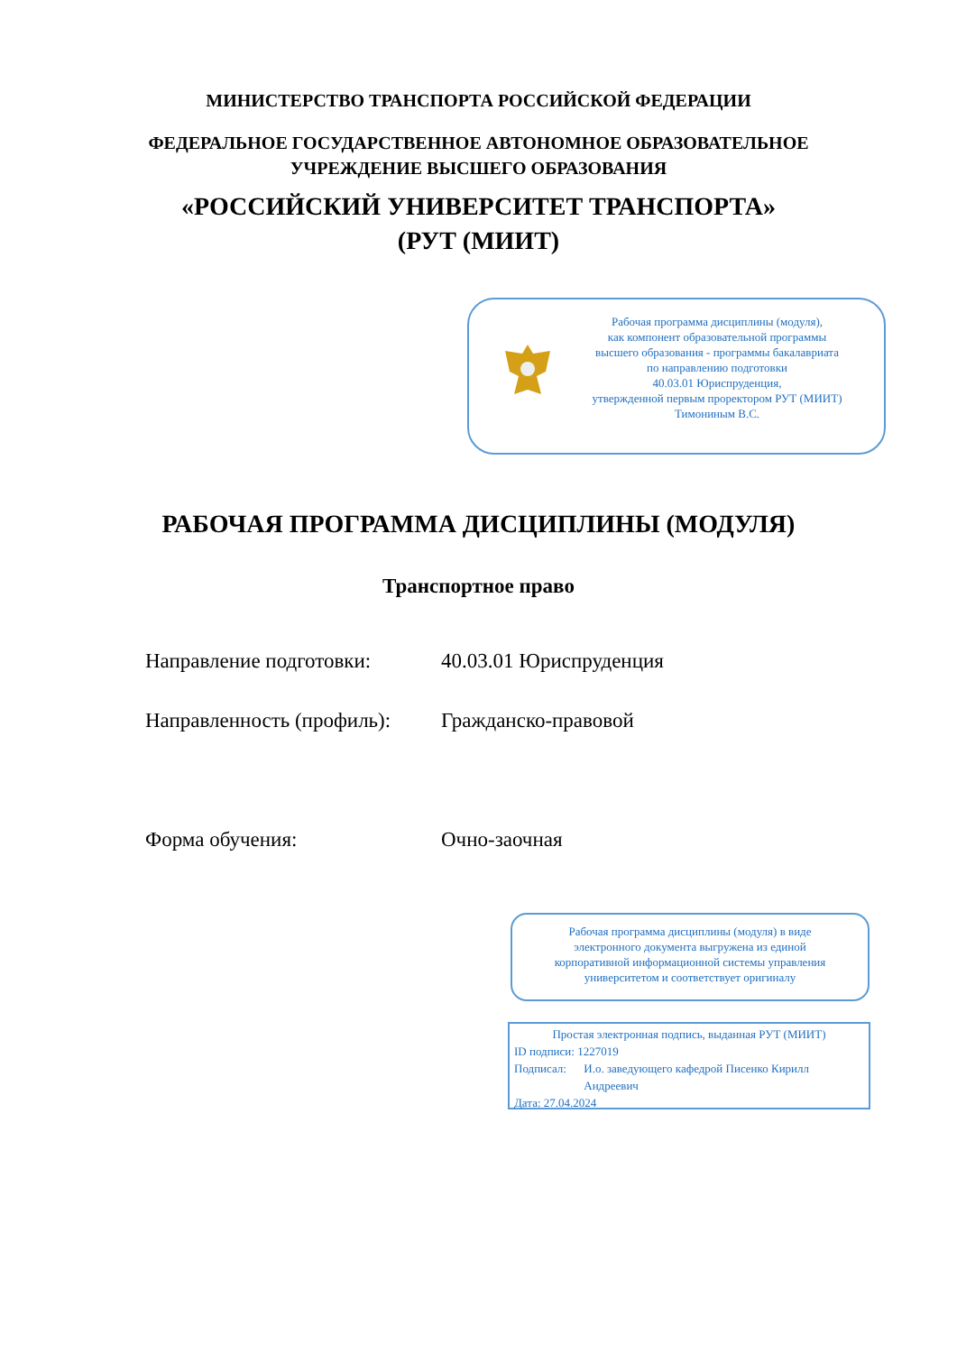МИНИСТЕРСТВО ТРАНСПОРТА РОССИЙСКОЙ ФЕДЕРАЦИИ
ФЕДЕРАЛЬНОЕ ГОСУДАРСТВЕННОЕ АВТОНОМНОЕ ОБРАЗОВАТЕЛЬНОЕ
УЧРЕЖДЕНИЕ ВЫСШЕГО ОБРАЗОВАНИЯ
«РОССИЙСКИЙ УНИВЕРСИТЕТ ТРАНСПОРТА»
(РУТ (МИИТ)
Рабочая программа дисциплины (модуля),
как компонент образовательной программы
высшего образования - программы бакалавриата
по направлению подготовки
40.03.01 Юриспруденция,
утвержденной первым проректором РУТ (МИИТ)
Тимониным В.С.
РАБОЧАЯ ПРОГРАММА ДИСЦИПЛИНЫ (МОДУЛЯ)
Транспортное право
Направление подготовки: 40.03.01 Юриспруденция
Направленность (профиль): Гражданско-правовой
Форма обучения: Очно-заочная
Рабочая программа дисциплины (модуля) в виде
электронного документа выгружена из единой
корпоративной информационной системы управления
университетом и соответствует оригиналу
Простая электронная подпись, выданная РУТ (МИИТ)
ID подписи: 1227019
Подписал: И.о. заведующего кафедрой Писенко Кирилл Андреевич
Дата: 27.04.2024